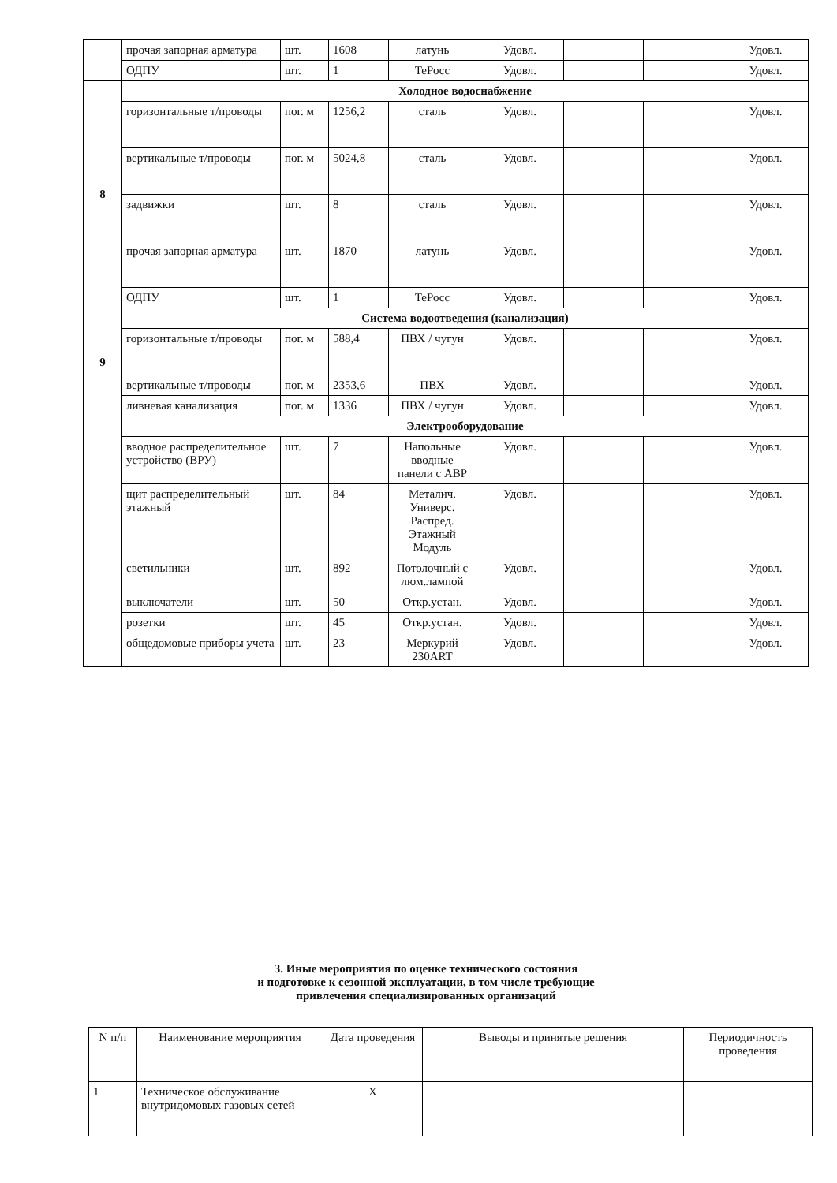| | прочая запорная арматура | шт. | 1608 | латунь | Удовл. | | | Удовл. |
| | ОДПУ | шт. | 1 | ТеРосс | Удовл. | | | Удовл. |
| 8 | Холодное водоснабжение | | | | | | | |
| | горизонтальные т/проводы | пог. м | 1256,2 | сталь | Удовл. | | | Удовл. |
| | вертикальные т/проводы | пог. м | 5024,8 | сталь | Удовл. | | | Удовл. |
| | задвижки | шт. | 8 | сталь | Удовл. | | | Удовл. |
| | прочая запорная арматура | шт. | 1870 | латунь | Удовл. | | | Удовл. |
| | ОДПУ | шт. | 1 | ТеРосс | Удовл. | | | Удовл. |
| 9 | Система водоотведения (канализация) | | | | | | | |
| | горизонтальные т/проводы | пог. м | 588,4 | ПВХ / чугун | Удовл. | | | Удовл. |
| | вертикальные т/проводы | пог. м | 2353,6 | ПВХ | Удовл. | | | Удовл. |
| | ливневая канализация | пог. м | 1336 | ПВХ / чугун | Удовл. | | | Удовл. |
| | Электрооборудование | | | | | | | |
| | вводное распределительное устройство (ВРУ) | шт. | 7 | Напольные вводные панели с АВР | Удовл. | | | Удовл. |
| | щит распределительный этажный | шт. | 84 | Металич. Универс. Распред. Этажный Модуль | Удовл. | | | Удовл. |
| | светильники | шт. | 892 | Потолочный с люм.лампой | Удовл. | | | Удовл. |
| | выключатели | шт. | 50 | Откр.устан. | Удовл. | | | Удовл. |
| | розетки | шт. | 45 | Откр.устан. | Удовл. | | | Удовл. |
| | общедомовые приборы учета | шт. | 23 | Меркурий 230ART | Удовл. | | | Удовл. |
3. Иные мероприятия по оценке технического состояния
и подготовке к сезонной эксплуатации, в том числе требующие
привлечения специализированных организаций
| N п/п | Наименование мероприятия | Дата проведения | Выводы и принятые решения | Периодичность проведения |
| 1 | Техническое обслуживание внутридомовых газовых сетей | Х | | |